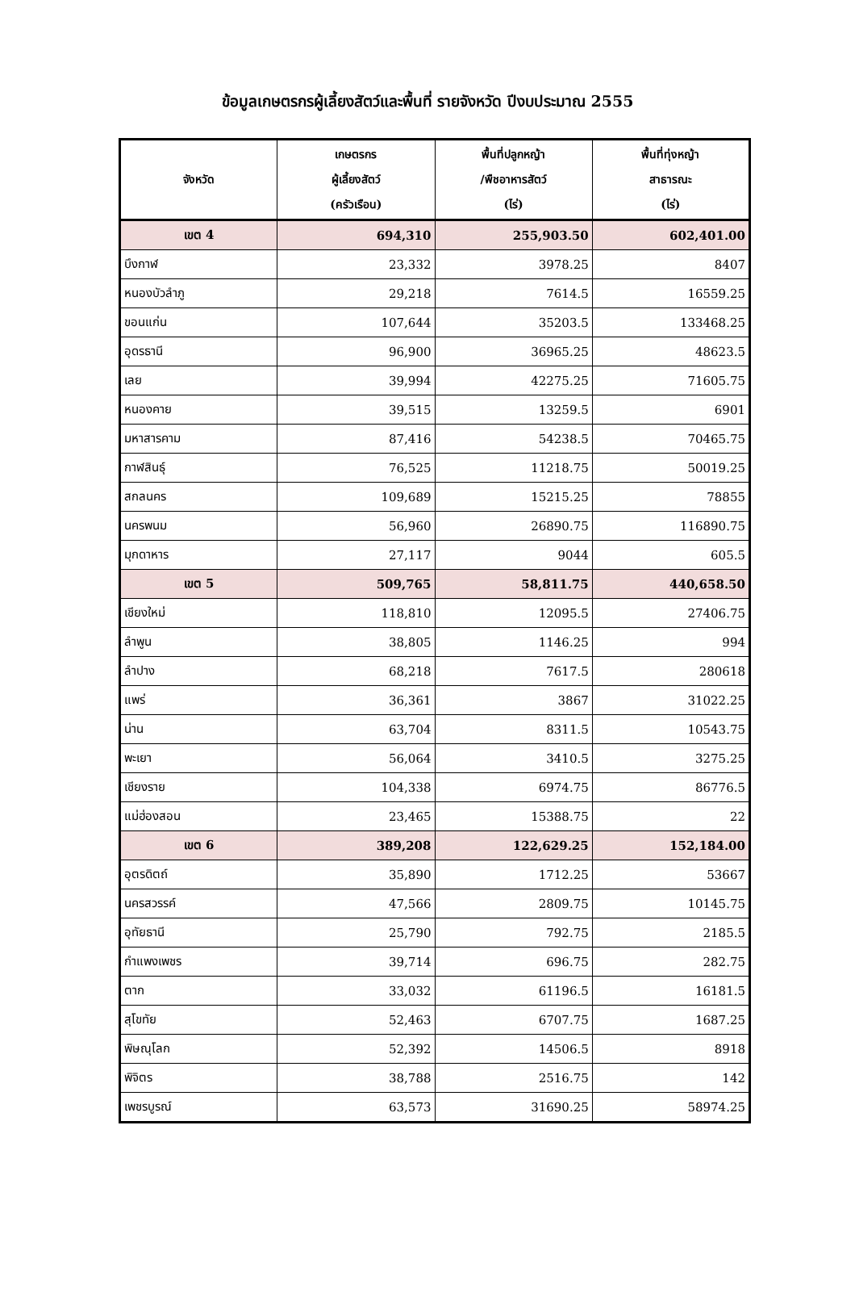ข้อมูลเกษตรกรผู้เลี้ยงสัตว์และพื้นที่ รายจังหวัด ปีงบประมาณ 2555
| จังหวัด | เกษตรกร ผู้เลี้ยงสัตว์ (ครัวเรือน) | พื้นที่ปลูกหญ้า /พืชอาหารสัตว์ (ไร่) | พื้นที่ทุ่งหญ้า สาธารณะ (ไร่) |
| --- | --- | --- | --- |
| เขต 4 | 694,310 | 255,903.50 | 602,401.00 |
| บึงกาฬ | 23,332 | 3978.25 | 8407 |
| หนองบัวลำภู | 29,218 | 7614.5 | 16559.25 |
| ขอนแก่น | 107,644 | 35203.5 | 133468.25 |
| อุดรธานี | 96,900 | 36965.25 | 48623.5 |
| เลย | 39,994 | 42275.25 | 71605.75 |
| หนองคาย | 39,515 | 13259.5 | 6901 |
| มหาสารคาม | 87,416 | 54238.5 | 70465.75 |
| กาฬสินธุ์ | 76,525 | 11218.75 | 50019.25 |
| สกลนคร | 109,689 | 15215.25 | 78855 |
| นครพนม | 56,960 | 26890.75 | 116890.75 |
| มุกดาหาร | 27,117 | 9044 | 605.5 |
| เขต 5 | 509,765 | 58,811.75 | 440,658.50 |
| เชียงใหม่ | 118,810 | 12095.5 | 27406.75 |
| ลำพูน | 38,805 | 1146.25 | 994 |
| ลำปาง | 68,218 | 7617.5 | 280618 |
| แพร่ | 36,361 | 3867 | 31022.25 |
| น่าน | 63,704 | 8311.5 | 10543.75 |
| พะเยา | 56,064 | 3410.5 | 3275.25 |
| เชียงราย | 104,338 | 6974.75 | 86776.5 |
| แม่ฮ่องสอน | 23,465 | 15388.75 | 22 |
| เขต 6 | 389,208 | 122,629.25 | 152,184.00 |
| อุตรดิตถ์ | 35,890 | 1712.25 | 53667 |
| นครสวรรค์ | 47,566 | 2809.75 | 10145.75 |
| อุทัยธานี | 25,790 | 792.75 | 2185.5 |
| กำแพงเพชร | 39,714 | 696.75 | 282.75 |
| ตาก | 33,032 | 61196.5 | 16181.5 |
| สุโขทัย | 52,463 | 6707.75 | 1687.25 |
| พิษณุโลก | 52,392 | 14506.5 | 8918 |
| พิจิตร | 38,788 | 2516.75 | 142 |
| เพชรบูรณ์ | 63,573 | 31690.25 | 58974.25 |